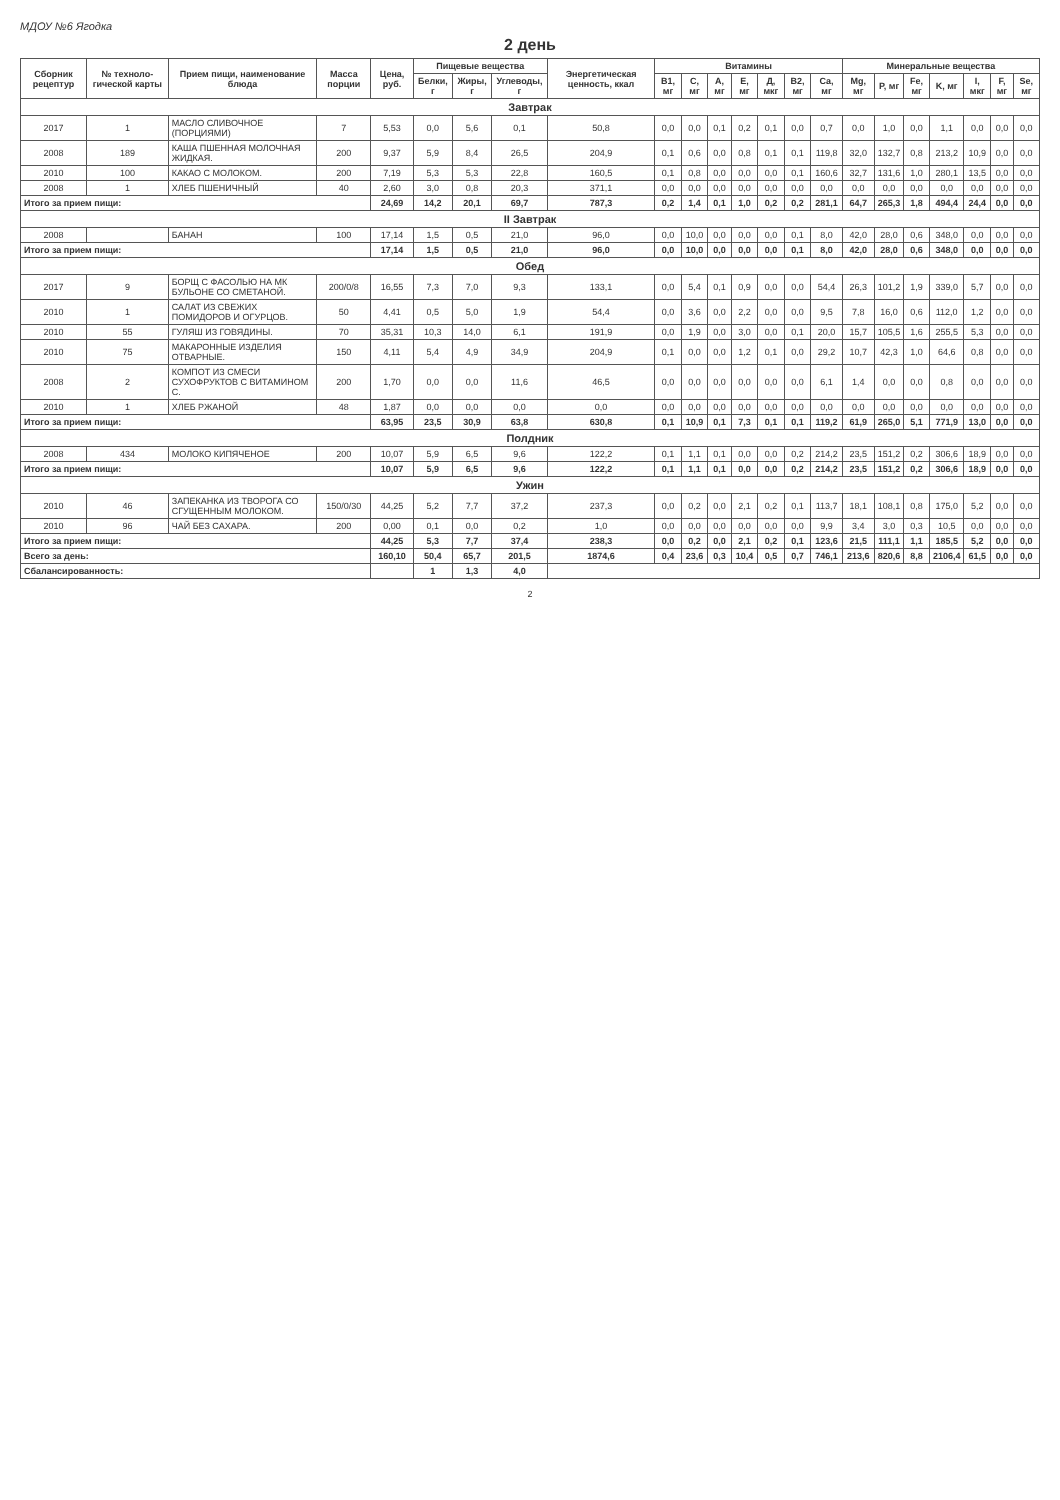МДОУ №6 Ягодка
2 день
| Сборник рецептур | № техноло-гической карты | Прием пищи, наименование блюда | Масса порции | Цена, руб. | Пищевые вещества | | | Энергетическая ценность, ккал | Витамины | | | | | | | Минеральные вещества | | | | | | |
| --- | --- | --- | --- | --- | --- | --- | --- | --- | --- | --- | --- | --- | --- | --- | --- | --- | --- | --- | --- | --- | --- | --- |
| | | | | | Белки, г | Жиры, г | Углеводы, г | | B1, мг | C, мг | A, мг | E, мг | Д, мкг | B2, мг | Ca, мг | Mg, мг | P, мг | Fe, мг | K, мг | I, мкг | F, мг | Se, мг |
| Завтрак | | | | | | | | | | | | | | | | | | | | | | |
| 2017 | 1 | МАСЛО СЛИВОЧНОЕ (ПОРЦИЯМИ) | 7 | 5,53 | 0,0 | 5,6 | 0,1 | 50,8 | 0,0 | 0,0 | 0,1 | 0,2 | 0,1 | 0,0 | 0,7 | 0,0 | 1,0 | 0,0 | 1,1 | 0,0 | 0,0 | 0,0 |
| 2008 | 189 | КАША ПШЕННАЯ МОЛОЧНАЯ ЖИДКАЯ. | 200 | 9,37 | 5,9 | 8,4 | 26,5 | 204,9 | 0,1 | 0,6 | 0,0 | 0,8 | 0,1 | 0,1 | 119,8 | 32,0 | 132,7 | 0,8 | 213,2 | 10,9 | 0,0 | 0,0 |
| 2010 | 100 | КАКАО С МОЛОКОМ. | 200 | 7,19 | 5,3 | 5,3 | 22,8 | 160,5 | 0,1 | 0,8 | 0,0 | 0,0 | 0,0 | 0,1 | 160,6 | 32,7 | 131,6 | 1,0 | 280,1 | 13,5 | 0,0 | 0,0 |
| 2008 | 1 | ХЛЕБ ПШЕНИЧНЫЙ | 40 | 2,60 | 3,0 | 0,8 | 20,3 | 371,1 | 0,0 | 0,0 | 0,0 | 0,0 | 0,0 | 0,0 | 0,0 | 0,0 | 0,0 | 0,0 | 0,0 | 0,0 | 0,0 | 0,0 |
| Итого за прием пищи: | | | | 24,69 | 14,2 | 20,1 | 69,7 | 787,3 | 0,2 | 1,4 | 0,1 | 1,0 | 0,2 | 0,2 | 281,1 | 64,7 | 265,3 | 1,8 | 494,4 | 24,4 | 0,0 | 0,0 |
| II Завтрак | | | | | | | | | | | | | | | | | | | | | | |
| 2008 | | БАНАН | 100 | 17,14 | 1,5 | 0,5 | 21,0 | 96,0 | 0,0 | 10,0 | 0,0 | 0,0 | 0,0 | 0,1 | 8,0 | 42,0 | 28,0 | 0,6 | 348,0 | 0,0 | 0,0 | 0,0 |
| Итого за прием пищи: | | | | 17,14 | 1,5 | 0,5 | 21,0 | 96,0 | 0,0 | 10,0 | 0,0 | 0,0 | 0,0 | 0,1 | 8,0 | 42,0 | 28,0 | 0,6 | 348,0 | 0,0 | 0,0 | 0,0 |
| Обед | | | | | | | | | | | | | | | | | | | | | | |
| 2017 | 9 | БОРЩ С ФАСОЛЬЮ НА МК БУЛЬОНЕ СО СМЕТАНОЙ. | 200/0/8 | 16,55 | 7,3 | 7,0 | 9,3 | 133,1 | 0,0 | 5,4 | 0,1 | 0,9 | 0,0 | 0,0 | 54,4 | 26,3 | 101,2 | 1,9 | 339,0 | 5,7 | 0,0 | 0,0 |
| 2010 | 1 | САЛАТ ИЗ СВЕЖИХ ПОМИДОРОВ И ОГУРЦОВ. | 50 | 4,41 | 0,5 | 5,0 | 1,9 | 54,4 | 0,0 | 3,6 | 0,0 | 2,2 | 0,0 | 0,0 | 9,5 | 7,8 | 16,0 | 0,6 | 112,0 | 1,2 | 0,0 | 0,0 |
| 2010 | 55 | ГУЛЯШ ИЗ ГОВЯДИНЫ. | 70 | 35,31 | 10,3 | 14,0 | 6,1 | 191,9 | 0,0 | 1,9 | 0,0 | 3,0 | 0,0 | 0,1 | 20,0 | 15,7 | 105,5 | 1,6 | 255,5 | 5,3 | 0,0 | 0,0 |
| 2010 | 75 | МАКАРОННЫЕ ИЗДЕЛИЯ ОТВАРНЫЕ. | 150 | 4,11 | 5,4 | 4,9 | 34,9 | 204,9 | 0,1 | 0,0 | 0,0 | 1,2 | 0,1 | 0,0 | 29,2 | 10,7 | 42,3 | 1,0 | 64,6 | 0,8 | 0,0 | 0,0 |
| 2008 | 2 | КОМПОТ ИЗ СМЕСИ СУХОФРУКТОВ С ВИТАМИНОМ С. | 200 | 1,70 | 0,0 | 0,0 | 11,6 | 46,5 | 0,0 | 0,0 | 0,0 | 0,0 | 0,0 | 0,0 | 6,1 | 1,4 | 0,0 | 0,0 | 0,8 | 0,0 | 0,0 | 0,0 |
| 2010 | 1 | ХЛЕБ РЖАНОЙ | 48 | 1,87 | 0,0 | 0,0 | 0,0 | 0,0 | 0,0 | 0,0 | 0,0 | 0,0 | 0,0 | 0,0 | 0,0 | 0,0 | 0,0 | 0,0 | 0,0 | 0,0 | 0,0 | 0,0 |
| Итого за прием пищи: | | | | 63,95 | 23,5 | 30,9 | 63,8 | 630,8 | 0,1 | 10,9 | 0,1 | 7,3 | 0,1 | 0,1 | 119,2 | 61,9 | 265,0 | 5,1 | 771,9 | 13,0 | 0,0 | 0,0 |
| Полдник | | | | | | | | | | | | | | | | | | | | | | |
| 2008 | 434 | МОЛОКО КИПЯЧЕНОЕ | 200 | 10,07 | 5,9 | 6,5 | 9,6 | 122,2 | 0,1 | 1,1 | 0,1 | 0,0 | 0,0 | 0,2 | 214,2 | 23,5 | 151,2 | 0,2 | 306,6 | 18,9 | 0,0 | 0,0 |
| Итого за прием пищи: | | | | 10,07 | 5,9 | 6,5 | 9,6 | 122,2 | 0,1 | 1,1 | 0,1 | 0,0 | 0,0 | 0,2 | 214,2 | 23,5 | 151,2 | 0,2 | 306,6 | 18,9 | 0,0 | 0,0 |
| Ужин | | | | | | | | | | | | | | | | | | | | | | |
| 2010 | 46 | ЗАПЕКАНКА ИЗ ТВОРОГА СО СГУЩЕННЫМ МОЛОКОМ. | 150/0/30 | 44,25 | 5,2 | 7,7 | 37,2 | 237,3 | 0,0 | 0,2 | 0,0 | 2,1 | 0,2 | 0,1 | 113,7 | 18,1 | 108,1 | 0,8 | 175,0 | 5,2 | 0,0 | 0,0 |
| 2010 | 96 | ЧАЙ БЕЗ САХАРА. | 200 | 0,00 | 0,1 | 0,0 | 0,2 | 1,0 | 0,0 | 0,0 | 0,0 | 0,0 | 0,0 | 0,0 | 9,9 | 3,4 | 3,0 | 0,3 | 10,5 | 0,0 | 0,0 | 0,0 |
| Итого за прием пищи: | | | | 44,25 | 5,3 | 7,7 | 37,4 | 238,3 | 0,0 | 0,2 | 0,0 | 2,1 | 0,2 | 0,1 | 123,6 | 21,5 | 111,1 | 1,1 | 185,5 | 5,2 | 0,0 | 0,0 |
| Всего за день: | | | | 160,10 | 50,4 | 65,7 | 201,5 | 1874,6 | 0,4 | 23,6 | 0,3 | 10,4 | 0,5 | 0,7 | 746,1 | 213,6 | 820,6 | 8,8 | 2106,4 | 61,5 | 0,0 | 0,0 |
| Сбалансированность: | | | | | 1 | 1,3 | 4,0 | | | | | | | | | | | | | | | |
2